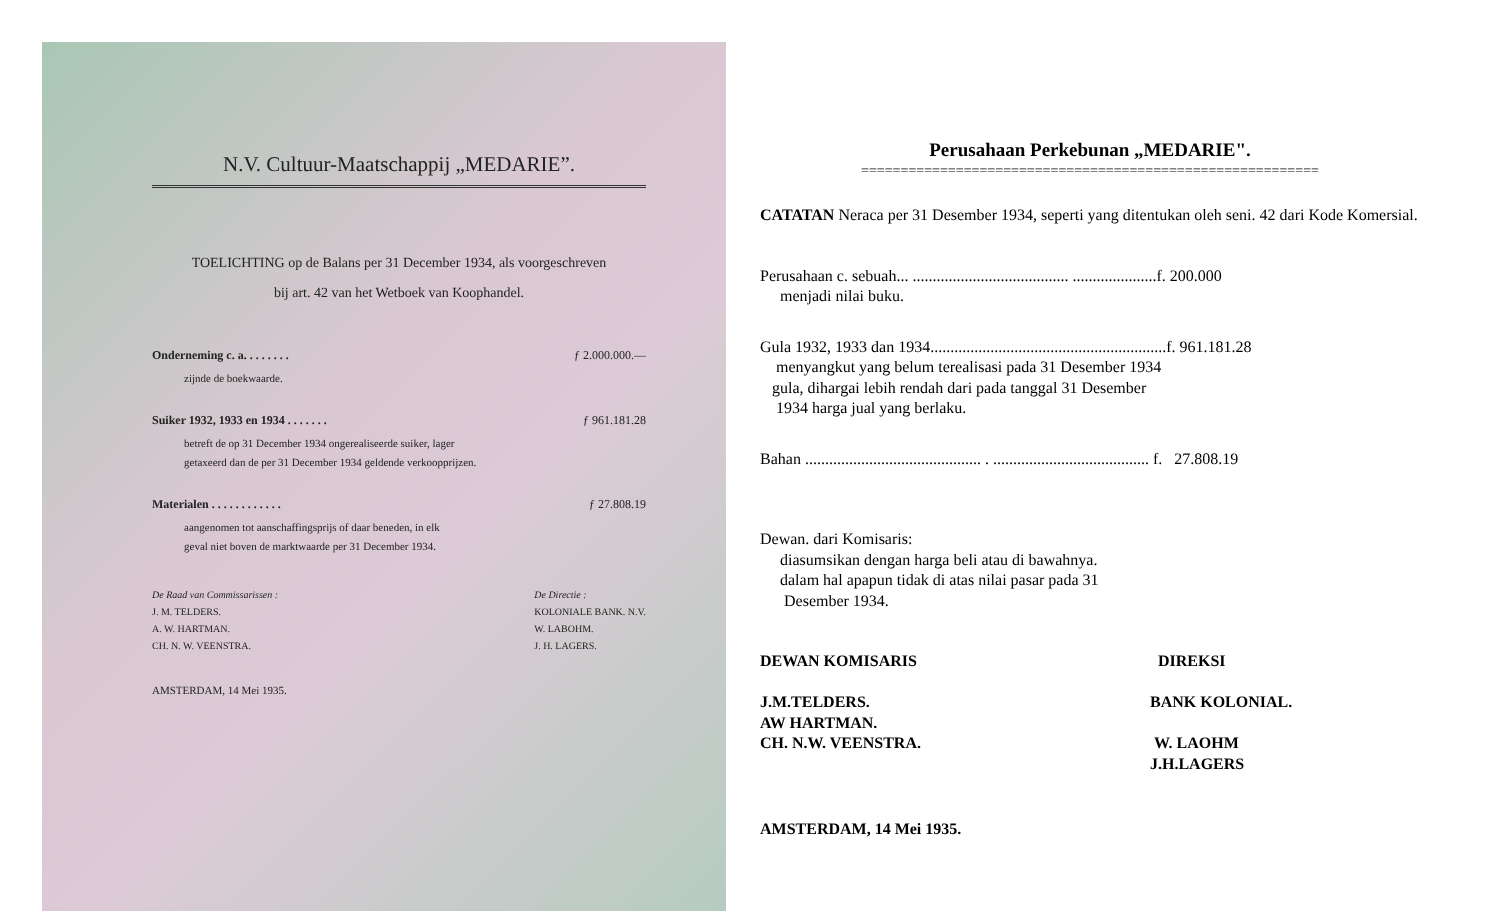N.V. Cultuur-Maatschappij „MEDARIE”.
TOELICHTING op de Balans per 31 December 1934, als voorgeschreven
bij art. 42 van het Wetboek van Koophandel.
Onderneming c. a. . . . . . . . ƒ 2.000.000.—
zijnde de boekwaarde.
Suiker 1932, 1933 en 1934 . . . . . . . ƒ 961.181.28
betreft de op 31 December 1934 ongerealiseerde suiker, lager
getaxeerd dan de per 31 December 1934 geldende verkoopprijzen.
Materialen . . . . . . . . . . . . ƒ 27.808.19
aangenomen tot aanschaffingsprijs of daar beneden, in elk
geval niet boven de marktwaarde per 31 December 1934.
De Raad van Commissarissen :
J. M. TELDERS.
A. W. HARTMAN.
CH. N. W. VEENSTRA.
De Directie :
KOLONIALE BANK. N.V.
W. LABOHM.
J. H. LAGERS.
AMSTERDAM, 14 Mei 1935.
Perusahaan Perkebunan „MEDARIE".
==========================================================
CATATAN Neraca per 31 Desember 1934, seperti yang ditentukan oleh seni. 42 dari Kode Komersial.
Perusahaan c. sebuah... ....................................... .....................f. 200.000
menjadi nilai buku.
Gula 1932, 1933 dan 1934...........................................................f. 961.181.28
menyangkut yang belum terealisasi pada 31 Desember 1934
gula, dihargai lebih rendah dari pada tanggal 31 Desember
1934 harga jual yang berlaku.
Bahan ............................................ . ....................................... f. 27.808.19
Dewan. dari Komisaris:
diasumsikan dengan harga beli atau di bawahnya.
dalam hal apapun tidak di atas nilai pasar pada 31
Desember 1934.
DEWAN KOMISARIS
J.M.TELDERS.
AW HARTMAN.
CH. N.W. VEENSTRA.
DIREKSI
BANK KOLONIAL.
W. LAOHM
J.H.LAGERS
AMSTERDAM, 14 Mei 1935.